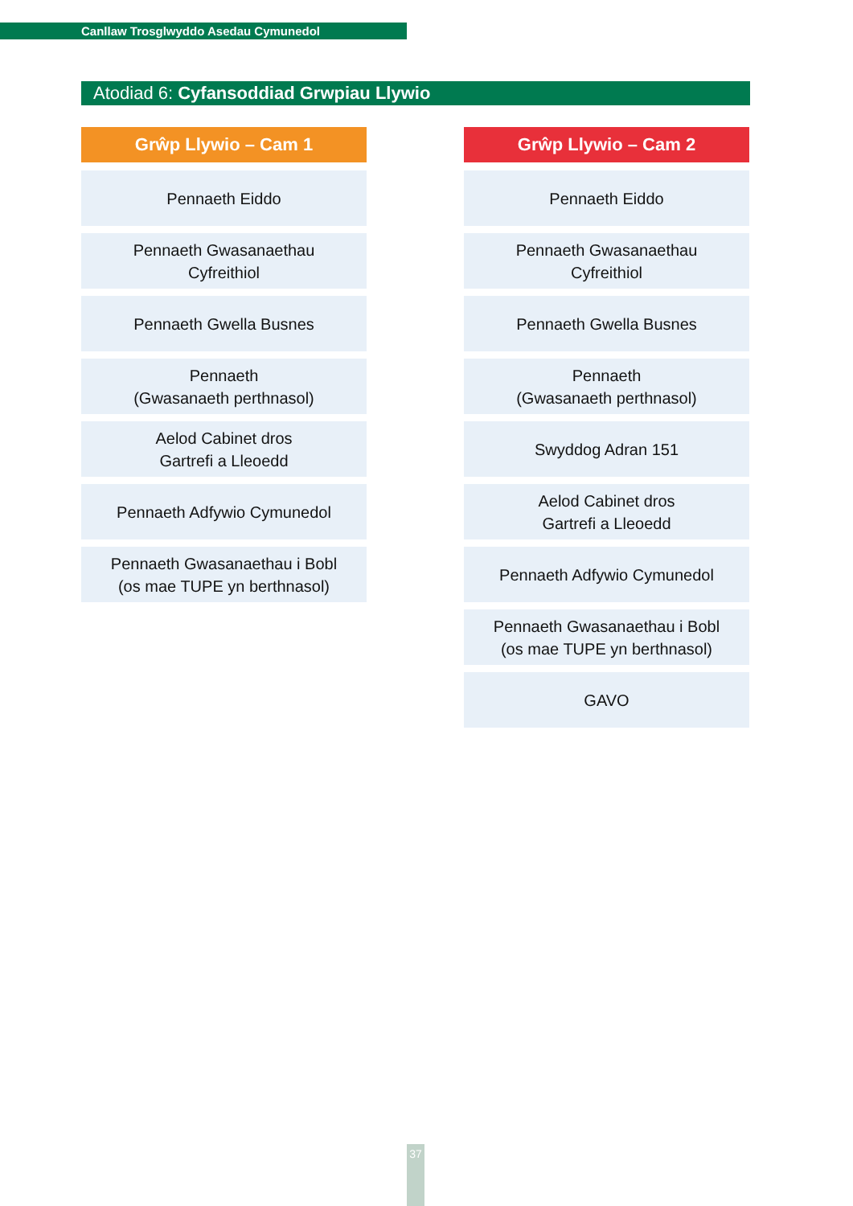Canllaw Trosglwyddo Asedau Cymunedol
Atodiad 6: Cyfansoddiad Grwpiau Llywio
Grŵp Llywio – Cam 1
Pennaeth Eiddo
Pennaeth Gwasanaethau
Cyfreithiol
Pennaeth Gwella Busnes
Pennaeth
(Gwasanaeth perthnasol)
Aelod Cabinet dros
Gartrefi a Lleoedd
Pennaeth Adfywio Cymunedol
Pennaeth Gwasanaethau i Bobl
(os mae TUPE yn berthnasol)
Grŵp Llywio – Cam 2
Pennaeth Eiddo
Pennaeth Gwasanaethau
Cyfreithiol
Pennaeth Gwella Busnes
Pennaeth
(Gwasanaeth perthnasol)
Swyddog Adran 151
Aelod Cabinet dros
Gartrefi a Lleoedd
Pennaeth Adfywio Cymunedol
Pennaeth Gwasanaethau i Bobl
(os mae TUPE yn berthnasol)
GAVO
37